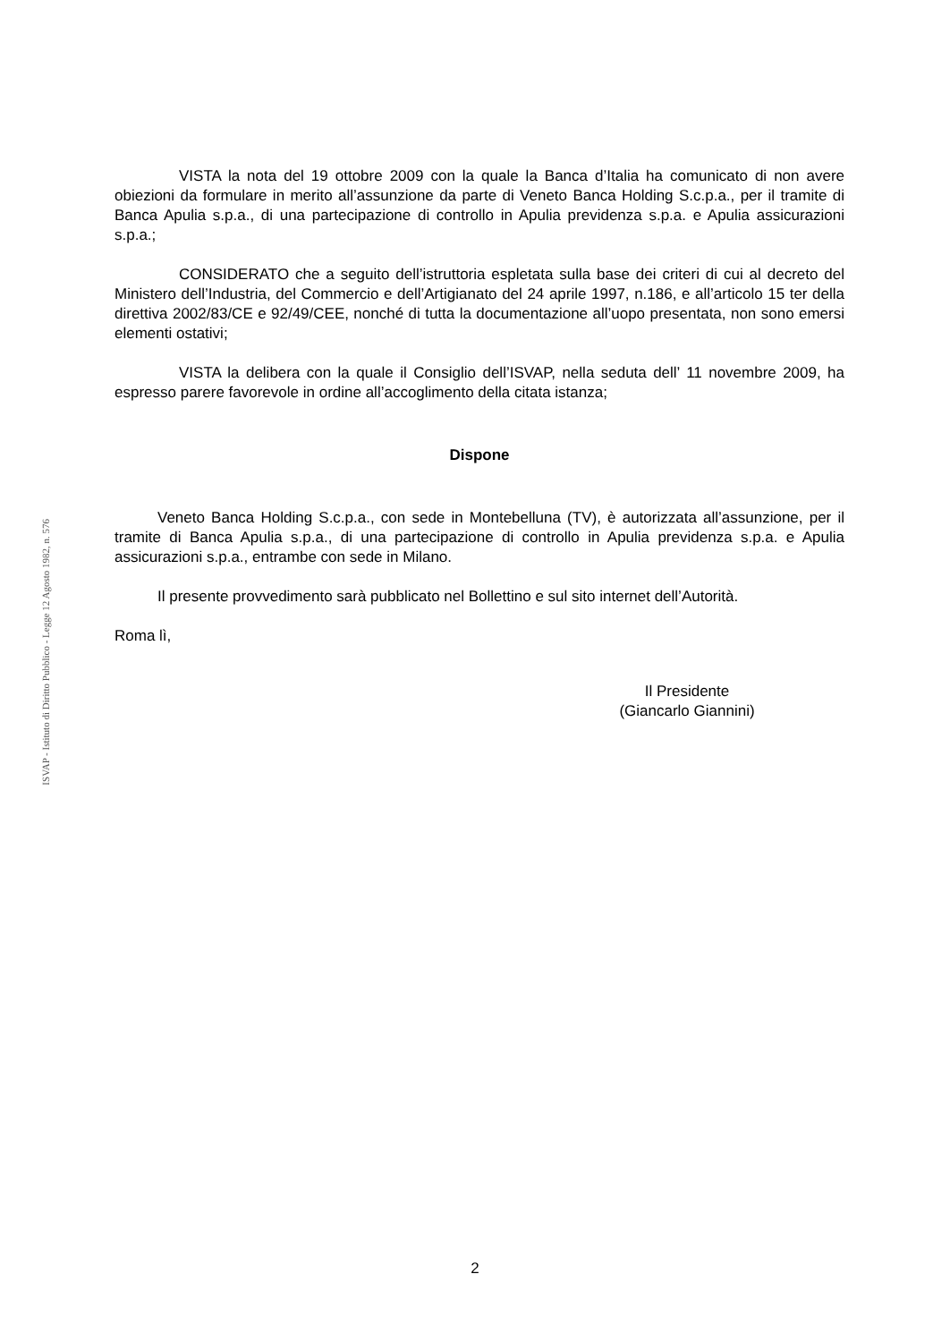ISVAP - Istituto di Diritto Pubblico - Legge 12 Agosto 1982, n. 576
VISTA la nota del 19 ottobre 2009 con la quale la Banca d’Italia ha comunicato di non avere obiezioni da formulare in merito all’assunzione da parte di Veneto Banca Holding S.c.p.a., per il tramite di Banca Apulia s.p.a., di una partecipazione di controllo in Apulia previdenza s.p.a. e Apulia assicurazioni s.p.a.;
CONSIDERATO che a seguito dell’istruttoria espletata sulla base dei criteri di cui al decreto del Ministero dell’Industria, del Commercio e dell’Artigianato del 24 aprile 1997, n.186, e all’articolo 15 ter della direttiva 2002/83/CE e 92/49/CEE, nonché di tutta la documentazione all’uopo presentata, non sono emersi elementi ostativi;
VISTA la delibera con la quale il Consiglio dell’ISVAP, nella seduta dell’ 11 novembre 2009, ha espresso parere favorevole in ordine all’accoglimento della citata istanza;
Dispone
Veneto Banca Holding S.c.p.a., con sede in Montebelluna (TV), è autorizzata all’assunzione, per il tramite di Banca Apulia s.p.a., di una partecipazione di controllo in Apulia previdenza s.p.a. e Apulia assicurazioni s.p.a., entrambe con sede in Milano.
Il presente provvedimento sarà pubblicato nel Bollettino e sul sito internet dell’Autorità.
Roma lì,
Il Presidente
(Giancarlo Giannini)
2